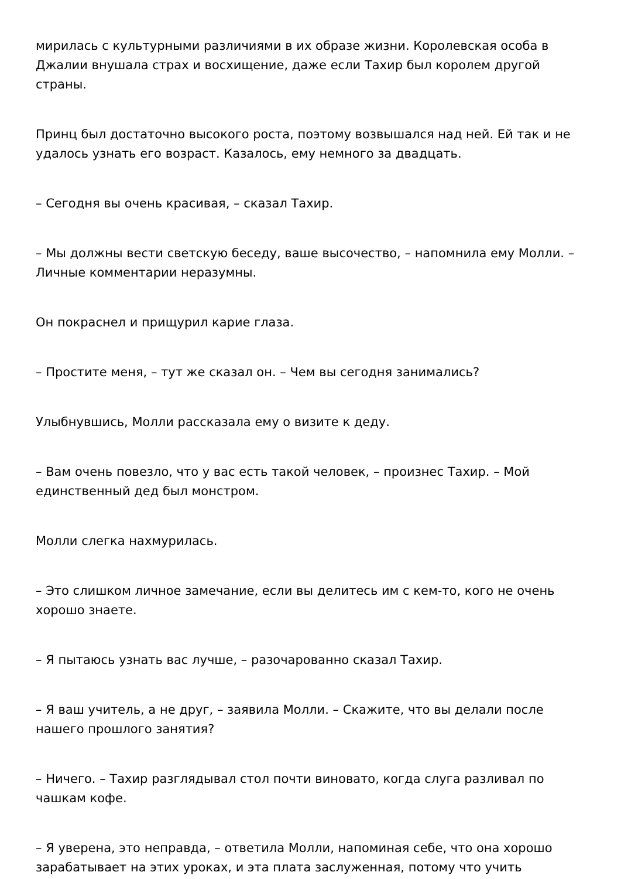мирилась с культурными различиями в их образе жизни. Королевская особа в Джалии внушала страх и восхищение, даже если Тахир был королем другой страны.
Принц был достаточно высокого роста, поэтому возвышался над ней. Ей так и не удалось узнать его возраст. Казалось, ему немного за двадцать.
– Сегодня вы очень красивая, – сказал Тахир.
– Мы должны вести светскую беседу, ваше высочество, – напомнила ему Молли. – Личные комментарии неразумны.
Он покраснел и прищурил карие глаза.
– Простите меня, – тут же сказал он. – Чем вы сегодня занимались?
Улыбнувшись, Молли рассказала ему о визите к деду.
– Вам очень повезло, что у вас есть такой человек, – произнес Тахир. – Мой единственный дед был монстром.
Молли слегка нахмурилась.
– Это слишком личное замечание, если вы делитесь им с кем-то, кого не очень хорошо знаете.
– Я пытаюсь узнать вас лучше, – разочарованно сказал Тахир.
– Я ваш учитель, а не друг, – заявила Молли. – Скажите, что вы делали после нашего прошлого занятия?
– Ничего. – Тахир разглядывал стол почти виновато, когда слуга разливал по чашкам кофе.
– Я уверена, это неправда, – ответила Молли, напоминая себе, что она хорошо зарабатывает на этих уроках, и эта плата заслуженная, потому что учить